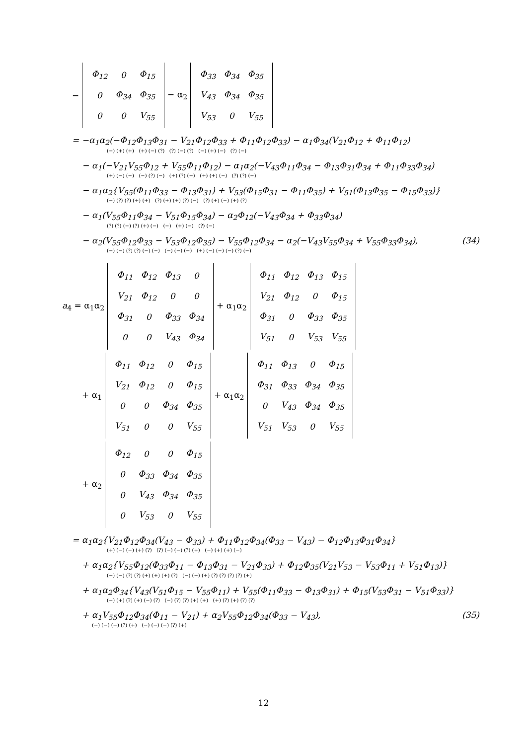−
| Φ<sub>12</sub> | 0 | Φ<sub>15</sub> |
| 0 | Φ<sub>34</sub> | Φ<sub>35</sub> |
| 0 | 0 | V<sub>55</sub> |
− α<sub>2</sub>
| Φ<sub>33</sub> | Φ<sub>34</sub> | Φ<sub>35</sub> |
| V<sub>43</sub> | Φ<sub>34</sub> | Φ<sub>35</sub> |
| V<sub>53</sub> | 0 | V<sub>55</sub> |
= −α<sub>1</sub>α<sub>2</sub>(−Φ<sub>12</sub>Φ<sub>13</sub>Φ<sub>31</sub> − V<sub>21</sub>Φ<sub>12</sub>Φ<sub>33</sub> + Φ<sub>11</sub>Φ<sub>12</sub>Φ<sub>33</sub>) − α<sub>1</sub>Φ<sub>34</sub>(V<sub>21</sub>Φ<sub>12</sub> + Φ<sub>11</sub>Φ<sub>12</sub>)
(−) (+) (+) (+) (−) (?) (?) (−) (?) (−) (+) (−) (?) (−)
− α<sub>1</sub>(−V<sub>21</sub>V<sub>55</sub>Φ<sub>12</sub> + V<sub>55</sub>Φ<sub>11</sub>Φ<sub>12</sub>) − α<sub>1</sub>α<sub>2</sub>(−V<sub>43</sub>Φ<sub>11</sub>Φ<sub>34</sub> − Φ<sub>13</sub>Φ<sub>31</sub>Φ<sub>34</sub> + Φ<sub>11</sub>Φ<sub>33</sub>Φ<sub>34</sub>)
(+) (−) (−) (−) (?) (−) (+) (?) (−) (+) (+) (−) (?) (?) (−)
− α<sub>1</sub>α<sub>2</sub>{V<sub>55</sub>(Φ<sub>11</sub>Φ<sub>33</sub> − Φ<sub>13</sub>Φ<sub>31</sub>) + V<sub>53</sub>(Φ<sub>15</sub>Φ<sub>31</sub> − Φ<sub>11</sub>Φ<sub>35</sub>) + V<sub>51</sub>(Φ<sub>13</sub>Φ<sub>35</sub> − Φ<sub>15</sub>Φ<sub>33</sub>)}
(−) (?) (?) (+) (+) (?) (+) (+) (?) (−) (?) (+) (−) (+) (?)
− α<sub>1</sub>(V<sub>55</sub>Φ<sub>11</sub>Φ<sub>34</sub> − V<sub>51</sub>Φ<sub>15</sub>Φ<sub>34</sub>) − α<sub>2</sub>Φ<sub>12</sub>(−V<sub>43</sub>Φ<sub>34</sub> + Φ<sub>33</sub>Φ<sub>34</sub>)
(?) (?) (−) (?) (+) (−) (−) (+) (−) (?) (−)
− α<sub>2</sub>(V<sub>55</sub>Φ<sub>12</sub>Φ<sub>33</sub> − V<sub>53</sub>Φ<sub>12</sub>Φ<sub>35</sub>) − V<sub>55</sub>Φ<sub>12</sub>Φ<sub>34</sub> − α<sub>2</sub>(−V<sub>43</sub>V<sub>55</sub>Φ<sub>34</sub> + V<sub>55</sub>Φ<sub>33</sub>Φ<sub>34</sub>), (34)
(−) (−) (?) (?) (−) (−) (−) (−) (−) (+) (−) (−) (−) (?) (−)
a<sub>4</sub> = α<sub>1</sub>α<sub>2</sub>
| Φ<sub>11</sub> | Φ<sub>12</sub> | Φ<sub>13</sub> | 0 |
| V<sub>21</sub> | Φ<sub>12</sub> | 0 | 0 |
| Φ<sub>31</sub> | 0 | Φ<sub>33</sub> | Φ<sub>34</sub> |
| 0 | 0 | V<sub>43</sub> | Φ<sub>34</sub> |
+ α<sub>1</sub>α<sub>2</sub>
| Φ<sub>11</sub> | Φ<sub>12</sub> | Φ<sub>13</sub> | Φ<sub>15</sub> |
| V<sub>21</sub> | Φ<sub>12</sub> | 0 | Φ<sub>15</sub> |
| Φ<sub>31</sub> | 0 | Φ<sub>33</sub> | Φ<sub>35</sub> |
| V<sub>51</sub> | 0 | V<sub>53</sub> | V<sub>55</sub> |
+ α<sub>1</sub>
| Φ<sub>11</sub> | Φ<sub>12</sub> | 0 | Φ<sub>15</sub> |
| V<sub>21</sub> | Φ<sub>12</sub> | 0 | Φ<sub>15</sub> |
| 0 | 0 | Φ<sub>34</sub> | Φ<sub>35</sub> |
| V<sub>51</sub> | 0 | 0 | V<sub>55</sub> |
+ α<sub>1</sub>α<sub>2</sub>
| Φ<sub>11</sub> | Φ<sub>13</sub> | 0 | Φ<sub>15</sub> |
| Φ<sub>31</sub> | Φ<sub>33</sub> | Φ<sub>34</sub> | Φ<sub>35</sub> |
| 0 | V<sub>43</sub> | Φ<sub>34</sub> | Φ<sub>35</sub> |
| V<sub>51</sub> | V<sub>53</sub> | 0 | V<sub>55</sub> |
+ α<sub>2</sub>
| Φ<sub>12</sub> | 0 | 0 | Φ<sub>15</sub> |
| 0 | Φ<sub>33</sub> | Φ<sub>34</sub> | Φ<sub>35</sub> |
| 0 | V<sub>43</sub> | Φ<sub>34</sub> | Φ<sub>35</sub> |
| 0 | V<sub>53</sub> | 0 | V<sub>55</sub> |
= α<sub>1</sub>α<sub>2</sub>{V<sub>21</sub>Φ<sub>12</sub>Φ<sub>34</sub>(V<sub>43</sub> − Φ<sub>33</sub>) + Φ<sub>11</sub>Φ<sub>12</sub>Φ<sub>34</sub>(Φ<sub>33</sub> − V<sub>43</sub>) − Φ<sub>12</sub>Φ<sub>13</sub>Φ<sub>31</sub>Φ<sub>34</sub>}
(+) (−) (−) (+) (?) (?) (−) (−) (?) (+) (−) (+) (+) (−)
+ α<sub>1</sub>α<sub>2</sub>{V<sub>55</sub>Φ<sub>12</sub>(Φ<sub>33</sub>Φ<sub>11</sub> − Φ<sub>13</sub>Φ<sub>31</sub> − V<sub>21</sub>Φ<sub>33</sub>) + Φ<sub>12</sub>Φ<sub>35</sub>(V<sub>21</sub>V<sub>53</sub> − V<sub>53</sub>Φ<sub>11</sub> + V<sub>51</sub>Φ<sub>13</sub>)}
(−) (−) (?) (?) (+) (+) (+) (?) (−) (−) (+) (?) (?) (?) (?) (+)
+ α<sub>1</sub>α<sub>2</sub>Φ<sub>34</sub>{V<sub>43</sub>(V<sub>51</sub>Φ<sub>15</sub> − V<sub>55</sub>Φ<sub>11</sub>) + V<sub>55</sub>(Φ<sub>11</sub>Φ<sub>33</sub> − Φ<sub>13</sub>Φ<sub>31</sub>) + Φ<sub>15</sub>(V<sub>53</sub>Φ<sub>31</sub> − V<sub>51</sub>Φ<sub>33</sub>)}
(−) (+) (?) (+) (−) (?) (−) (?) (?) (+) (+) (+) (?) (+) (?) (?)
+ α<sub>1</sub>V<sub>55</sub>Φ<sub>12</sub>Φ<sub>34</sub>(Φ<sub>11</sub> − V<sub>21</sub>) + α<sub>2</sub>V<sub>55</sub>Φ<sub>12</sub>Φ<sub>34</sub>(Φ<sub>33</sub> − V<sub>43</sub>), (35)
(−) (−) (−) (?) (+) (−) (−) (−) (?) (+)
12